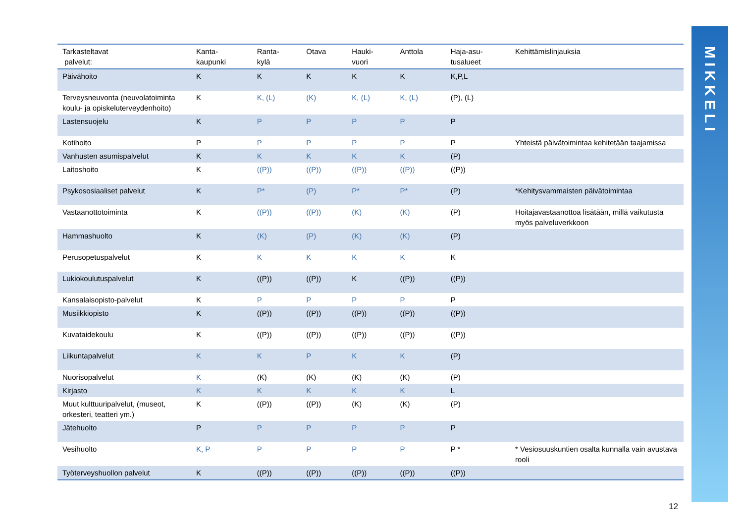| Tarkasteltavat palvelut: | Kanta- kaupunki | Ranta- kylä | Otava | Hauki- vuori | Anttola | Haja-asu- tusalueet | Kehittämislinjauksia |
| --- | --- | --- | --- | --- | --- | --- | --- |
| Päivähoito | K | K | K | K | K | K,P,L | |
| Terveysneuvonta (neuvolatoiminta koulu- ja opiskeluterveydenhoito) | K | K, (L) | (K) | K, (L) | K, (L) | (P), (L) | |
| Lastensuojelu | K | P | P | P | P | P | |
| Kotihoito | P | P | P | P | P | P | Yhteistä päivätoimintaa kehitetään taajamissa |
| Vanhusten asumispalvelut | K | K | K | K | K | (P) | |
| Laitoshoito | K | ((P)) | ((P)) | ((P)) | ((P)) | ((P)) | |
| Psykososiaaliset palvelut | K | P* | (P) | P* | P* | (P) | *Kehitysvammaisten päivätoimintaa |
| Vastaanottotoiminta | K | ((P)) | ((P)) | (K) | (K) | (P) | Hoitajavastaanottoa lisätään, millä vaikutusta myös palveluverkkoon |
| Hammashuolto | K | (K) | (P) | (K) | (K) | (P) | |
| Perusopetuspalvelut | K | K | K | K | K | K | |
| Lukiokoulutuspalvelut | K | ((P)) | ((P)) | K | ((P)) | ((P)) | |
| Kansalaisopisto-palvelut | K | P | P | P | P | P | |
| Musiikkiopisto | K | ((P)) | ((P)) | ((P)) | ((P)) | ((P)) | |
| Kuvataidekoulu | K | ((P)) | ((P)) | ((P)) | ((P)) | ((P)) | |
| Liikuntapalvelut | K | K | P | K | K | (P) | |
| Nuorisopalvelut | K | (K) | (K) | (K) | (K) | (P) | |
| Kirjasto | K | K | K | K | K | L | |
| Muut kulttuuripalvelut, (museot, orkesteri, teatteri ym.) | K | ((P)) | ((P)) | (K) | (K) | (P) | |
| Jätehuolto | P | P | P | P | P | P | |
| Vesihuolto | K, P | P | P | P | P | P * | * Vesiosuuskuntien osalta kunnalla vain avustava rooli |
| Työterveyshuollon palvelut | K | ((P)) | ((P)) | ((P)) | ((P)) | ((P)) | |
MIKKELI
12